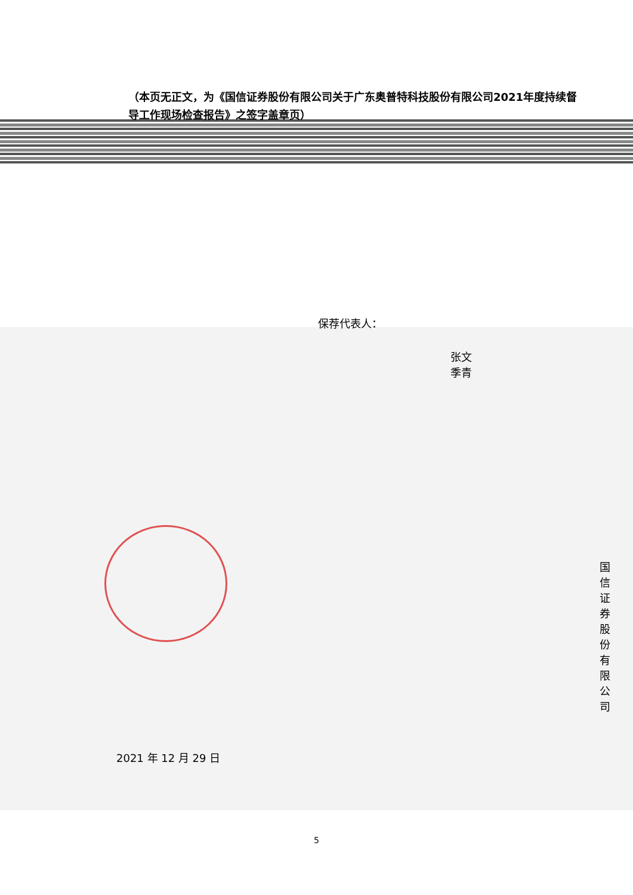（本页无正文，为《国信证券股份有限公司关于广东奥普特科技股份有限公司2021年度持续督导工作现场检查报告》之签字盖章页）
保荐代表人：
张文 季青
国信证券股份有限公司
2021 年 12 月 29 日
5